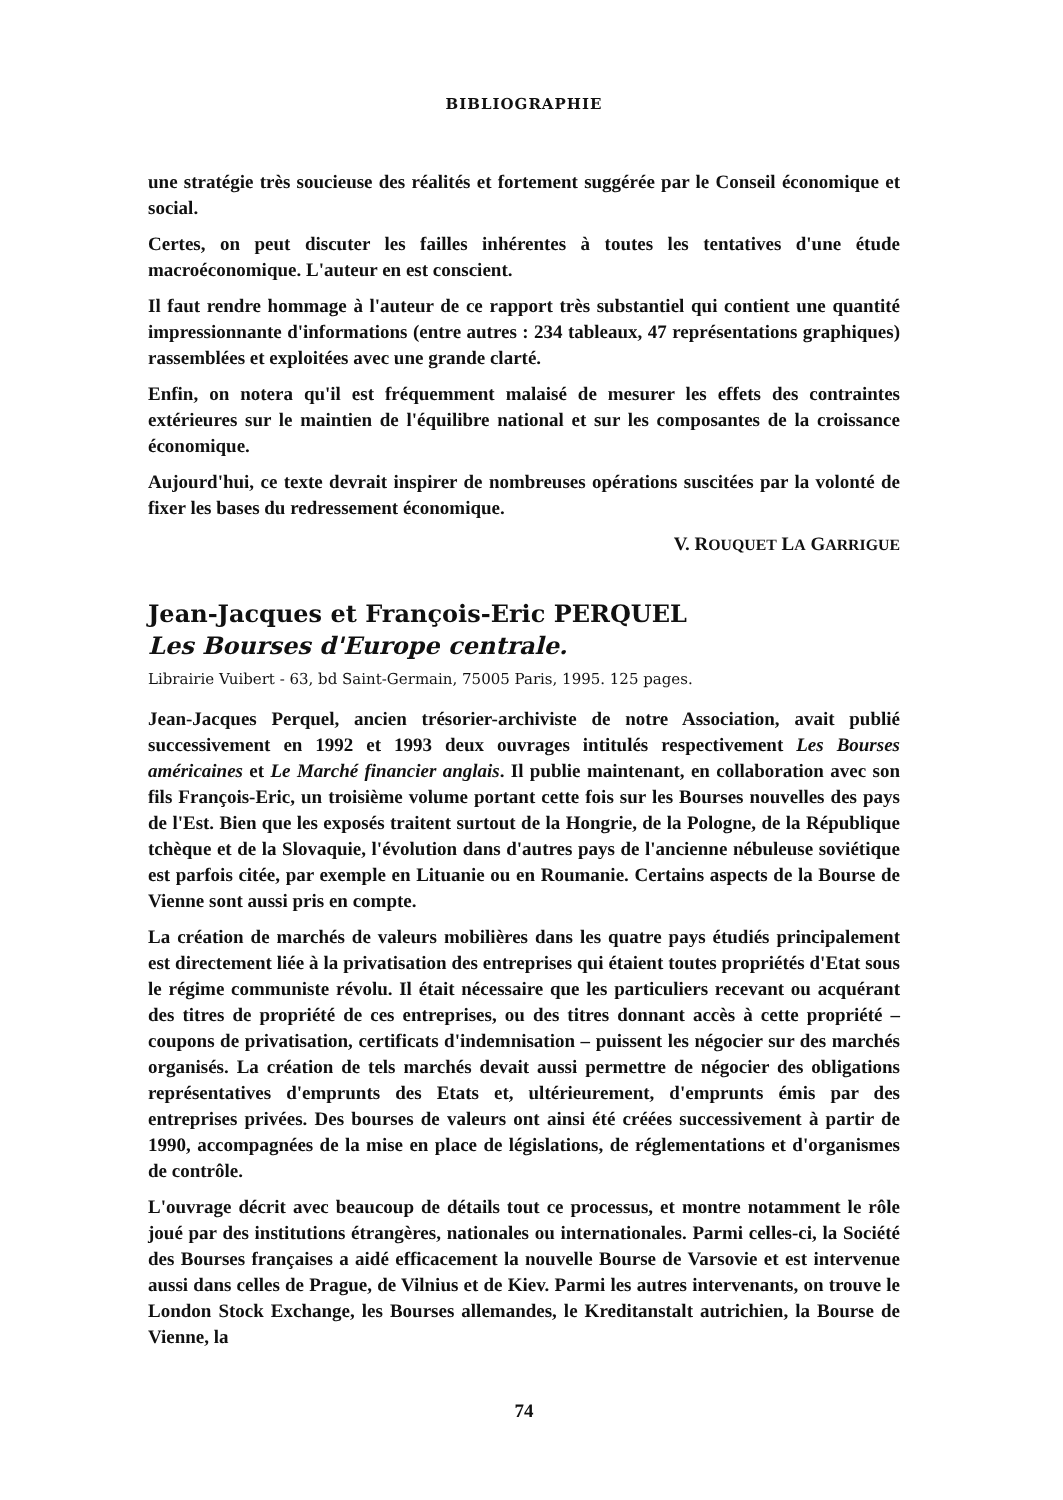BIBLIOGRAPHIE
une stratégie très soucieuse des réalités et fortement suggérée par le Conseil économique et social.
Certes, on peut discuter les failles inhérentes à toutes les tentatives d'une étude macroéconomique. L'auteur en est conscient.
Il faut rendre hommage à l'auteur de ce rapport très substantiel qui contient une quantité impressionnante d'informations (entre autres : 234 tableaux, 47 représentations graphiques) rassemblées et exploitées avec une grande clarté.
Enfin, on notera qu'il est fréquemment malaisé de mesurer les effets des contraintes extérieures sur le maintien de l'équilibre national et sur les composantes de la croissance économique.
Aujourd'hui, ce texte devrait inspirer de nombreuses opérations suscitées par la volonté de fixer les bases du redressement économique.
V. ROUQUET LA GARRIGUE
Jean-Jacques et François-Eric PERQUEL
Les Bourses d'Europe centrale.
Librairie Vuibert - 63, bd Saint-Germain, 75005 Paris, 1995. 125 pages.
Jean-Jacques Perquel, ancien trésorier-archiviste de notre Association, avait publié successivement en 1992 et 1993 deux ouvrages intitulés respectivement Les Bourses américaines et Le Marché financier anglais. Il publie maintenant, en collaboration avec son fils François-Eric, un troisième volume portant cette fois sur les Bourses nouvelles des pays de l'Est. Bien que les exposés traitent surtout de la Hongrie, de la Pologne, de la République tchèque et de la Slovaquie, l'évolution dans d'autres pays de l'ancienne nébuleuse soviétique est parfois citée, par exemple en Lituanie ou en Roumanie. Certains aspects de la Bourse de Vienne sont aussi pris en compte.
La création de marchés de valeurs mobilières dans les quatre pays étudiés principalement est directement liée à la privatisation des entreprises qui étaient toutes propriétés d'Etat sous le régime communiste révolu. Il était nécessaire que les particuliers recevant ou acquérant des titres de propriété de ces entreprises, ou des titres donnant accès à cette propriété – coupons de privatisation, certificats d'indemnisation – puissent les négocier sur des marchés organisés. La création de tels marchés devait aussi permettre de négocier des obligations représentatives d'emprunts des Etats et, ultérieurement, d'emprunts émis par des entreprises privées. Des bourses de valeurs ont ainsi été créées successivement à partir de 1990, accompagnées de la mise en place de législations, de réglementations et d'organismes de contrôle.
L'ouvrage décrit avec beaucoup de détails tout ce processus, et montre notamment le rôle joué par des institutions étrangères, nationales ou internationales. Parmi celles-ci, la Société des Bourses françaises a aidé efficacement la nouvelle Bourse de Varsovie et est intervenue aussi dans celles de Prague, de Vilnius et de Kiev. Parmi les autres intervenants, on trouve le London Stock Exchange, les Bourses allemandes, le Kreditanstalt autrichien, la Bourse de Vienne, la
74